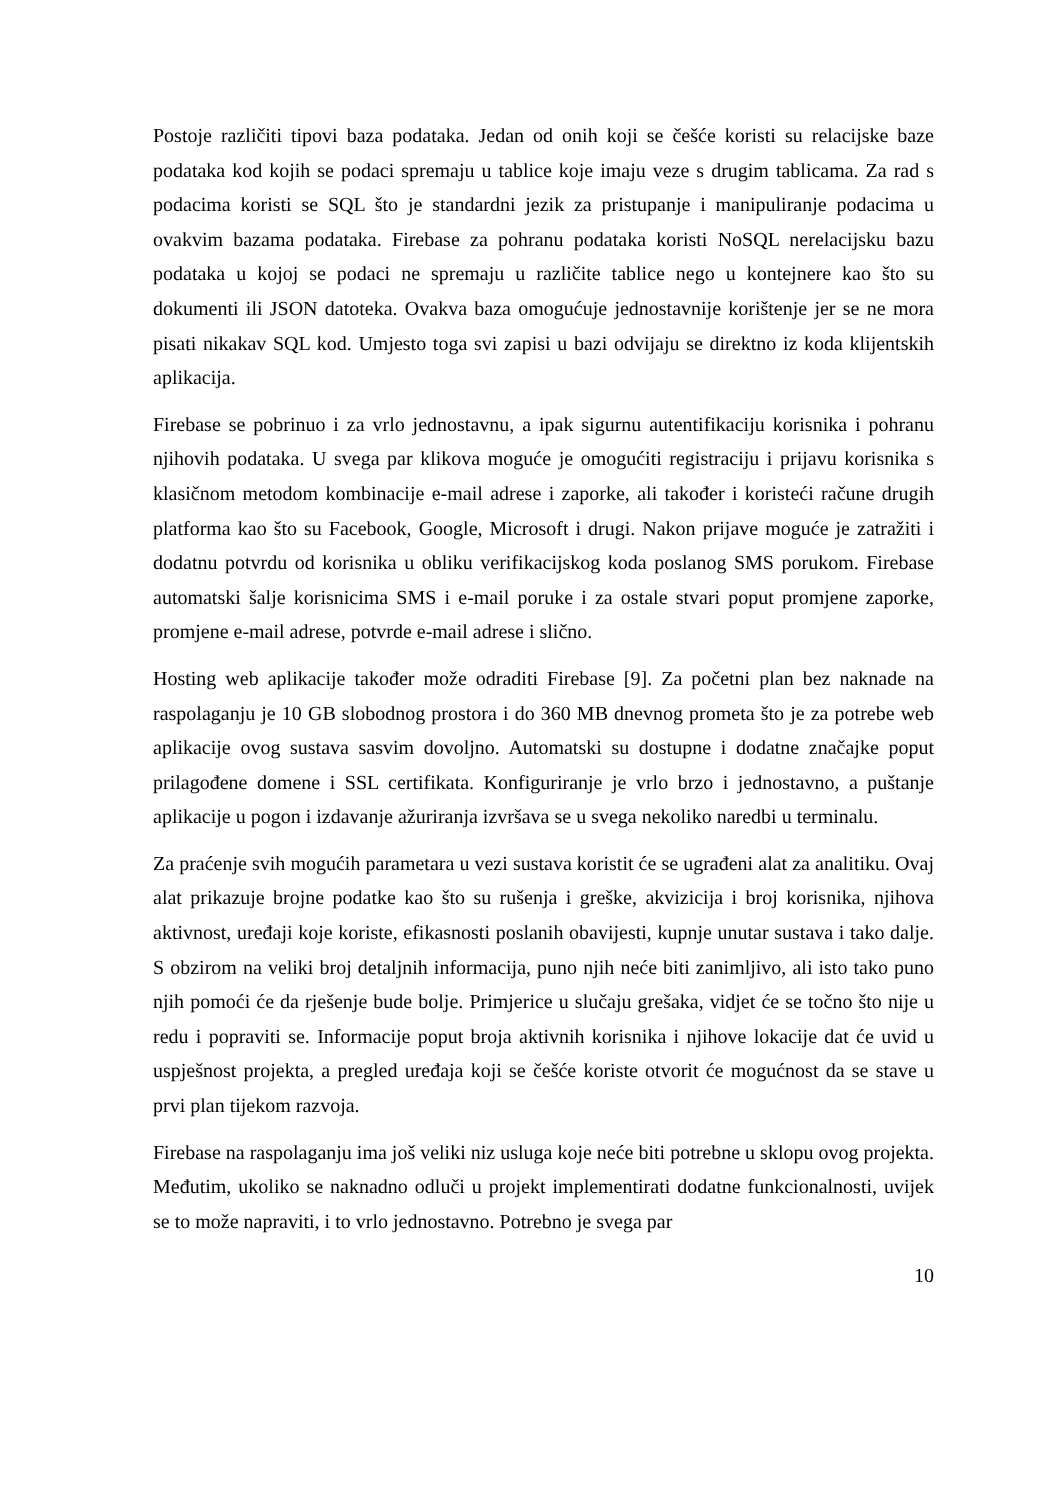Postoje različiti tipovi baza podataka. Jedan od onih koji se češće koristi su relacijske baze podataka kod kojih se podaci spremaju u tablice koje imaju veze s drugim tablicama. Za rad s podacima koristi se SQL što je standardni jezik za pristupanje i manipuliranje podacima u ovakvim bazama podataka. Firebase za pohranu podataka koristi NoSQL nerelacijsku bazu podataka u kojoj se podaci ne spremaju u različite tablice nego u kontejnere kao što su dokumenti ili JSON datoteka. Ovakva baza omogućuje jednostavnije korištenje jer se ne mora pisati nikakav SQL kod. Umjesto toga svi zapisi u bazi odvijaju se direktno iz koda klijentskih aplikacija.
Firebase se pobrinuo i za vrlo jednostavnu, a ipak sigurnu autentifikaciju korisnika i pohranu njihovih podataka. U svega par klikova moguće je omogućiti registraciju i prijavu korisnika s klasičnom metodom kombinacije e-mail adrese i zaporke, ali također i koristeći račune drugih platforma kao što su Facebook, Google, Microsoft i drugi. Nakon prijave moguće je zatražiti i dodatnu potvrdu od korisnika u obliku verifikacijskog koda poslanog SMS porukom. Firebase automatski šalje korisnicima SMS i e-mail poruke i za ostale stvari poput promjene zaporke, promjene e-mail adrese, potvrde e-mail adrese i slično.
Hosting web aplikacije također može odraditi Firebase [9]. Za početni plan bez naknade na raspolaganju je 10 GB slobodnog prostora i do 360 MB dnevnog prometa što je za potrebe web aplikacije ovog sustava sasvim dovoljno. Automatski su dostupne i dodatne značajke poput prilagođene domene i SSL certifikata. Konfiguriranje je vrlo brzo i jednostavno, a puštanje aplikacije u pogon i izdavanje ažuriranja izvršava se u svega nekoliko naredbi u terminalu.
Za praćenje svih mogućih parametara u vezi sustava koristit će se ugrađeni alat za analitiku. Ovaj alat prikazuje brojne podatke kao što su rušenja i greške, akvizicija i broj korisnika, njihova aktivnost, uređaji koje koriste, efikasnosti poslanih obavijesti, kupnje unutar sustava i tako dalje. S obzirom na veliki broj detaljnih informacija, puno njih neće biti zanimljivo, ali isto tako puno njih pomoći će da rješenje bude bolje. Primjerice u slučaju grešaka, vidjet će se točno što nije u redu i popraviti se. Informacije poput broja aktivnih korisnika i njihove lokacije dat će uvid u uspješnost projekta, a pregled uređaja koji se češće koriste otvorit će mogućnost da se stave u prvi plan tijekom razvoja.
Firebase na raspolaganju ima još veliki niz usluga koje neće biti potrebne u sklopu ovog projekta. Međutim, ukoliko se naknadno odluči u projekt implementirati dodatne funkcionalnosti, uvijek se to može napraviti, i to vrlo jednostavno. Potrebno je svega par
10